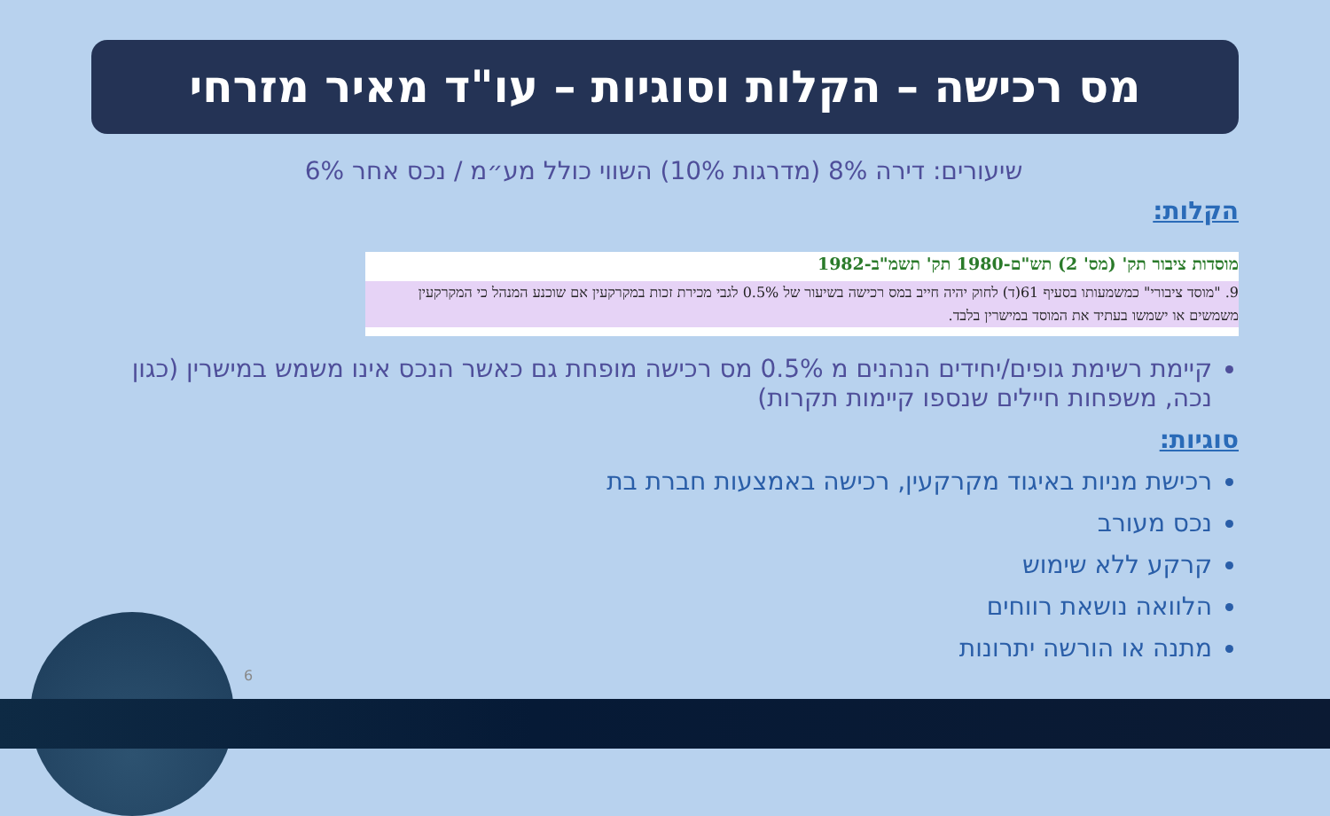מס רכישה – הקלות וסוגיות – עו"ד מאיר מזרחי
שיעורים: דירה 8% (מדרגות 10%) השווי כולל מע״מ / נכס אחר 6%
הקלות:
מוסדות ציבור תק' (מס' 2) תש"ם-1980 תק' תשמ"ב-1982
9. "מוסד ציבורי" כמשמעותו בסעיף 61(ד) לחוק יהיה חייב במס רכישה בשיעור של 0.5% לגבי מכירת זכות במקרקעין אם שוכנע המנהל כי המקרקעין משמשים או ישמשו בעתיד את המוסד במישרין בלבד.
קיימת רשימת גופים/יחידים הנהנים מ 0.5% מס רכישה מופחת גם כאשר הנכס אינו משמש במישרין (כגון נכה, משפחות חיילים שנספו קיימות תקרות)
סוגיות:
רכישת מניות באיגוד מקרקעין, רכישה באמצעות חברת בת
נכס מעורב
קרקע ללא שימוש
הלוואה נושאת רווחים
מתנה או הורשה יתרונות
6